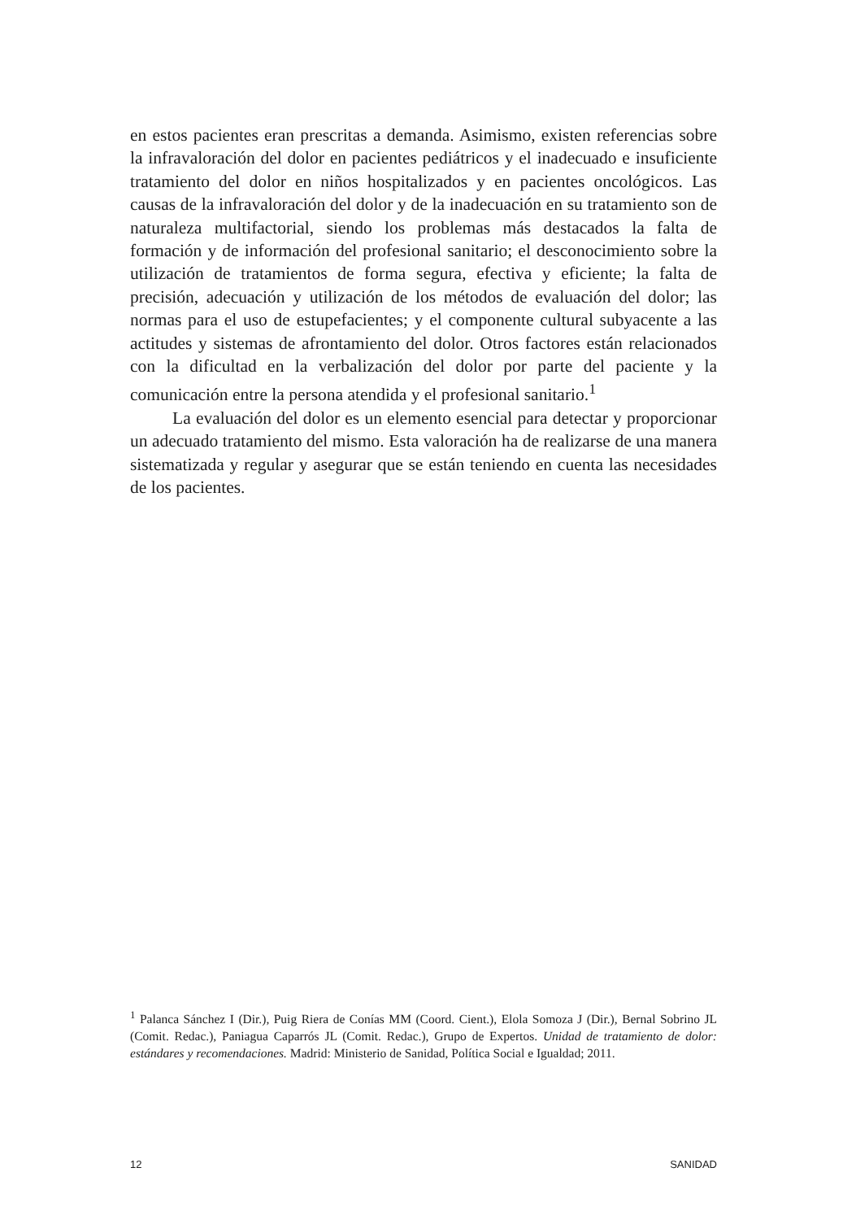en estos pacientes eran prescritas a demanda. Asimismo, existen referencias sobre la infravaloración del dolor en pacientes pediátricos y el inadecuado e insuficiente tratamiento del dolor en niños hospitalizados y en pacientes oncológicos. Las causas de la infravaloración del dolor y de la inadecuación en su tratamiento son de naturaleza multifactorial, siendo los problemas más destacados la falta de formación y de información del profesional sanitario; el desconocimiento sobre la utilización de tratamientos de forma segura, efectiva y eficiente; la falta de precisión, adecuación y utilización de los métodos de evaluación del dolor; las normas para el uso de estupefacientes; y el componente cultural subyacente a las actitudes y sistemas de afrontamiento del dolor. Otros factores están relacionados con la dificultad en la verbalización del dolor por parte del paciente y la comunicación entre la persona atendida y el profesional sanitario.<sup>1</sup>
La evaluación del dolor es un elemento esencial para detectar y proporcionar un adecuado tratamiento del mismo. Esta valoración ha de realizarse de una manera sistematizada y regular y asegurar que se están teniendo en cuenta las necesidades de los pacientes.
<sup>1</sup> Palanca Sánchez I (Dir.), Puig Riera de Conías MM (Coord. Cient.), Elola Somoza J (Dir.), Bernal Sobrino JL (Comit. Redac.), Paniagua Caparrós JL (Comit. Redac.), Grupo de Expertos. Unidad de tratamiento de dolor: estándares y recomendaciones. Madrid: Ministerio de Sanidad, Política Social e Igualdad; 2011.
12 SANIDAD